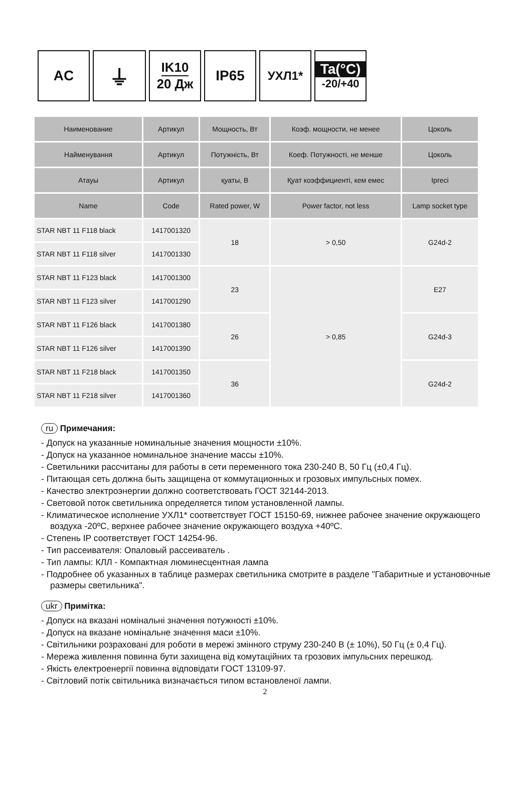AC
⏚
IK10
20 Дж
IP65
УХЛ1*
Ta(°C)
-20/+40
| Наименование | Артикул | Мощность, Вт | Коэф. мощности, не менее | Цоколь |
| --- | --- | --- | --- | --- |
| Найменування | Артикул | Потужність, Вт | Коеф. Потужності, не менше | Цоколь |
| Атауы | Артикул | қуаты, В | Қуат коэффициенті, кем емес | Iргесі |
| Name | Code | Rated power, W | Power factor, not less | Lamp socket type |
| STAR NBT 11 F118 black | 1417001320 | 18 | > 0,50 | G24d-2 |
| STAR NBT 11 F118 silver | 1417001330 | | | |
| STAR NBT 11 F123 black | 1417001300 | 23 | > 0,85 | E27 |
| STAR NBT 11 F123 silver | 1417001290 | | | |
| STAR NBT 11 F126 black | 1417001380 | 26 | | G24d-3 |
| STAR NBT 11 F126 silver | 1417001390 | | | |
| STAR NBT 11 F218 black | 1417001350 | 36 | | G24d-2 |
| STAR NBT 11 F218 silver | 1417001360 | | | |
ru Примечания:
- Допуск на указанные номинальные значения мощности ±10%.
- Допуск на указанное номинальное значение массы ±10%.
- Светильники рассчитаны для работы в сети переменного тока 230-240 В, 50 Гц (±0,4 Гц).
- Питающая сеть должна быть защищена от коммутационных и грозовых импульсных помех.
- Качество электроэнергии должно соответствовать ГОСТ 32144-2013.
- Световой поток светильника определяется типом установленной лампы.
- Климатическое исполнение УХЛ1* соответствует ГОСТ 15150-69, нижнее рабочее значение окружающего воздуха -20ºC, верхнее рабочее значение окружающего воздуха +40ºC.
- Степень IP соответствует ГОСТ 14254-96.
- Тип рассеивателя: Опаловый рассеиватель .
- Тип лампы: КЛЛ - Компактная люминесцентная лампа
- Подробнее об указанных в таблице размерах светильника смотрите в разделе "Габаритные и установочные размеры светильника".
ukr Примітка:
- Допуск на вказані номінальні значення потужності ±10%.
- Допуск на вказане номінальне значення маси ±10%.
- Світильники розраховані для роботи в мережі змінного струму 230-240 В (± 10%), 50 Гц (± 0,4 Гц).
- Мережа живлення повинна бути захищена від комутаційних та грозових імпульсних перешкод.
- Якість електроенергії повинна відповідати ГОСТ 13109-97.
- Світловий потік світильника визначається типом встановленої лампи.
2